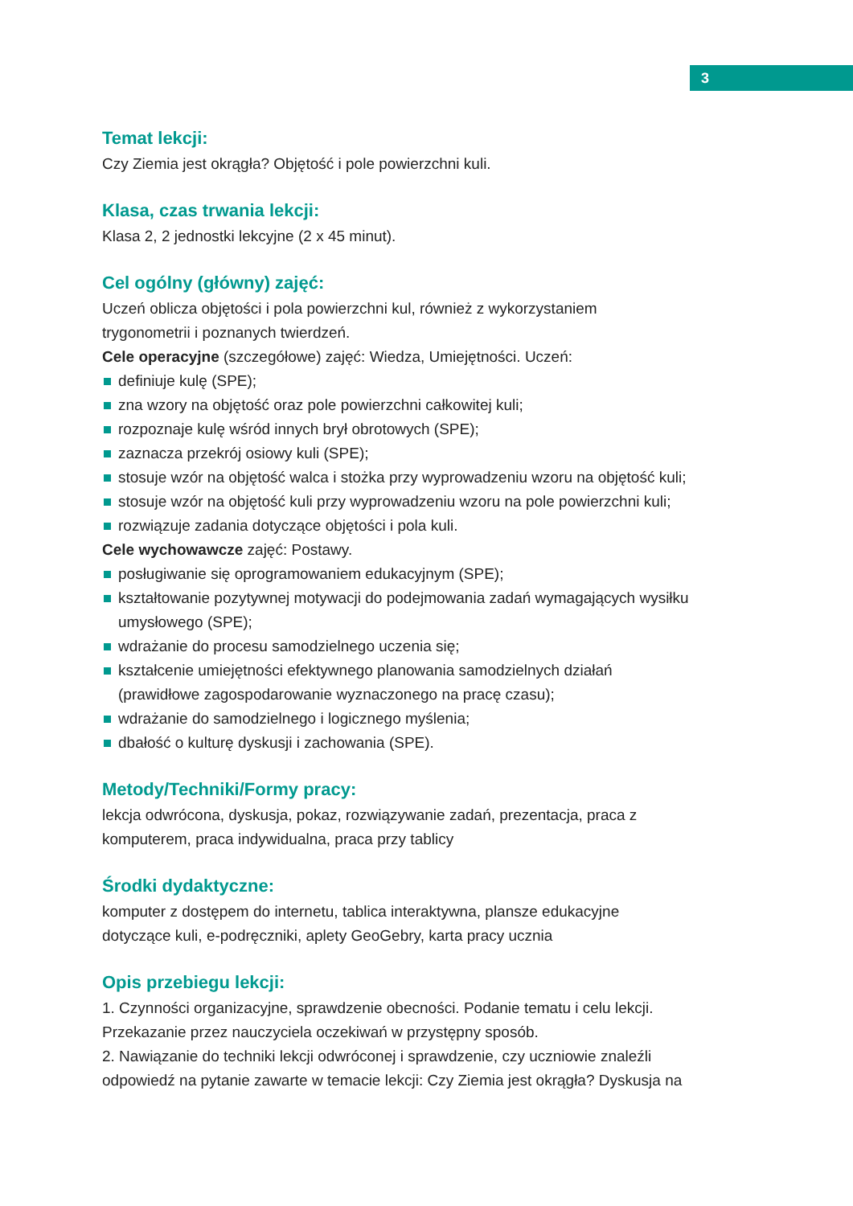3
Temat lekcji:
Czy Ziemia jest okrągła? Objętość i pole powierzchni kuli.
Klasa, czas trwania lekcji:
Klasa 2, 2 jednostki lekcyjne (2 x 45 minut).
Cel ogólny (główny) zajęć:
Uczeń oblicza objętości i pola powierzchni kul, również z wykorzystaniem trygonometrii i poznanych twierdzeń.
Cele operacyjne (szczegółowe) zajęć: Wiedza, Umiejętności. Uczeń:
definiuje kulę (SPE);
zna wzory na objętość oraz pole powierzchni całkowitej kuli;
rozpoznaje kulę wśród innych brył obrotowych (SPE);
zaznacza przekrój osiowy kuli (SPE);
stosuje wzór na objętość walca i stożka przy wyprowadzeniu wzoru na objętość kuli;
stosuje wzór na objętość kuli przy wyprowadzeniu wzoru na pole powierzchni kuli;
rozwiązuje zadania dotyczące objętości i pola kuli.
Cele wychowawcze zajęć: Postawy.
posługiwanie się oprogramowaniem edukacyjnym (SPE);
kształtowanie pozytywnej motywacji do podejmowania zadań wymagających wysiłku umysłowego (SPE);
wdrażanie do procesu samodzielnego uczenia się;
kształcenie umiejętności efektywnego planowania samodzielnych działań (prawidłowe zagospodarowanie wyznaczonego na pracę czasu);
wdrażanie do samodzielnego i logicznego myślenia;
dbałość o kulturę dyskusji i zachowania (SPE).
Metody/Techniki/Formy pracy:
lekcja odwrócona, dyskusja, pokaz, rozwiązywanie zadań, prezentacja, praca z komputerem, praca indywidualna, praca przy tablicy
Środki dydaktyczne:
komputer z dostępem do internetu, tablica interaktywna, plansze edukacyjne dotyczące kuli, e-podręczniki, aplety GeoGebry, karta pracy ucznia
Opis przebiegu lekcji:
1. Czynności organizacyjne, sprawdzenie obecności. Podanie tematu i celu lekcji. Przekazanie przez nauczyciela oczekiwań w przystępny sposób.
2. Nawiązanie do techniki lekcji odwróconej i sprawdzenie, czy uczniowie znaleźli odpowiedź na pytanie zawarte w temacie lekcji: Czy Ziemia jest okrągła? Dyskusja na